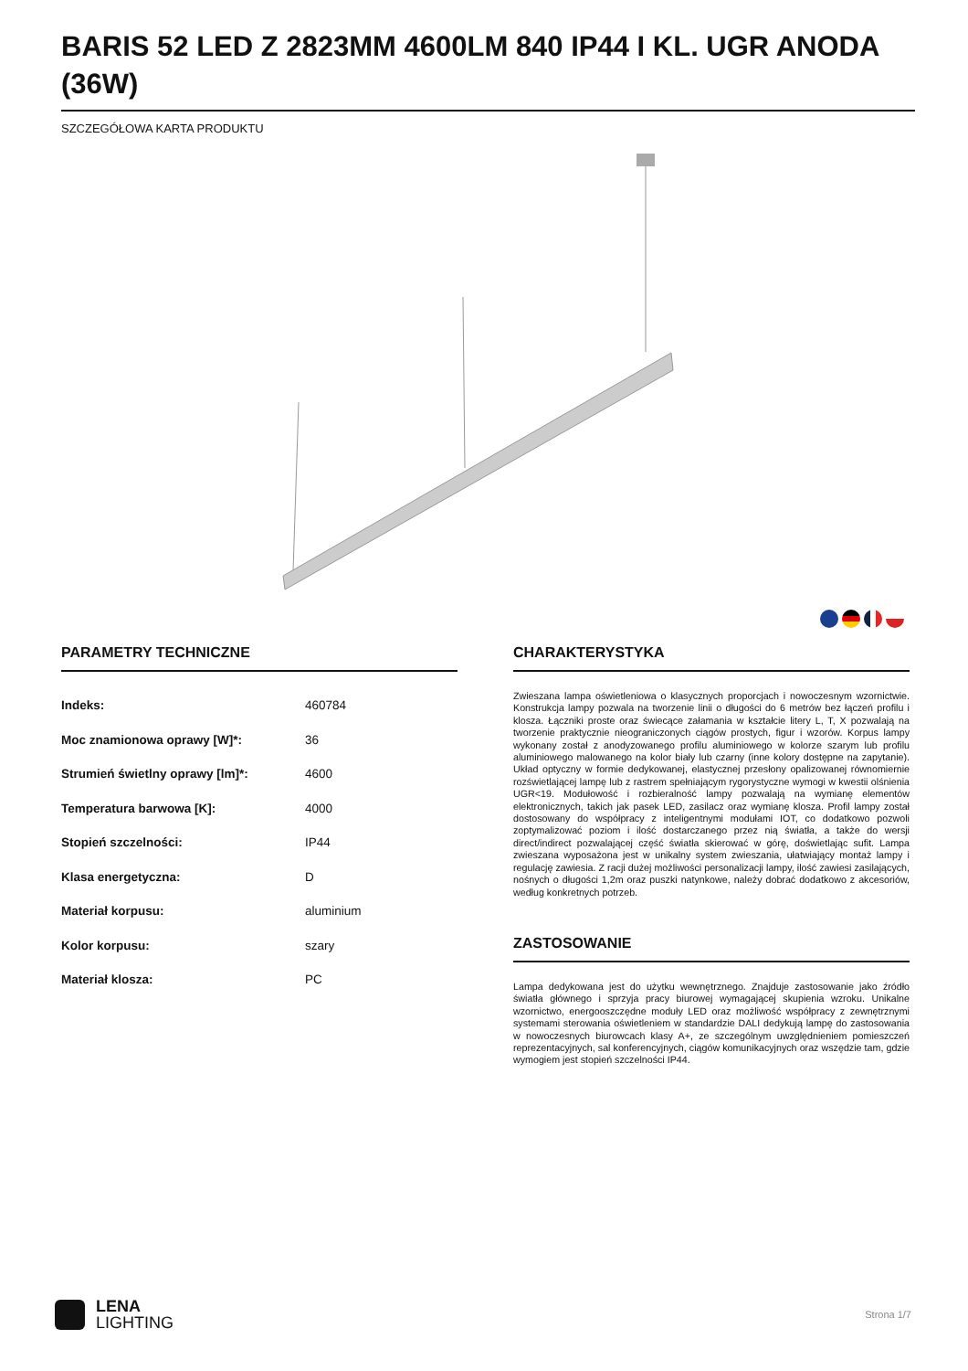BARIS 52 LED Z 2823MM 4600LM 840 IP44 I KL. UGR ANODA (36W)
SZCZEGÓŁOWA KARTA PRODUKTU
PARAMETRY TECHNICZNE
| Indeks: | 460784 |
| Moc znamionowa oprawy [W]*: | 36 |
| Strumień świetlny oprawy [lm]*: | 4600 |
| Temperatura barwowa [K]: | 4000 |
| Stopień szczelności: | IP44 |
| Klasa energetyczna: | D |
| Materiał korpusu: | aluminium |
| Kolor korpusu: | szary |
| Materiał klosza: | PC |
CHARAKTERYSTYKA
Zwieszana lampa oświetleniowa o klasycznych proporcjach i nowoczesnym wzornictwie. Konstrukcja lampy pozwala na tworzenie linii o długości do 6 metrów bez łączeń profilu i klosza. Łączniki proste oraz świecące załamania w kształcie litery L, T, X pozwalają na tworzenie praktycznie nieograniczonych ciągów prostych, figur i wzorów. Korpus lampy wykonany został z anodyzowanego profilu aluminiowego w kolorze szarym lub profilu aluminiowego malowanego na kolor biały lub czarny (inne kolory dostępne na zapytanie). Układ optyczny w formie dedykowanej, elastycznej przesłony opalizowanej równomiernie rozświetlającej lampę lub z rastrem spełniającym rygorystyczne wymogi w kwestii olśnienia UGR<19. Modułowość i rozbieralność lampy pozwalają na wymianę elementów elektronicznych, takich jak pasek LED, zasilacz oraz wymianę klosza. Profil lampy został dostosowany do współpracy z inteligentnymi modułami IOT, co dodatkowo pozwoli zoptymalizować poziom i ilość dostarczanego przez nią światła, a także do wersji direct/indirect pozwalającej część światła skierować w górę, doświetlając sufit. Lampa zwieszana wyposażona jest w unikalny system zwieszania, ułatwiający montaż lampy i regulację zawiesia. Z racji dużej możliwości personalizacji lampy, ilość zawiesi zasilających, nośnych o długości 1,2m oraz puszki natynkowe, należy dobrać dodatkowo z akcesoriów, według konkretnych potrzeb.
ZASTOSOWANIE
Lampa dedykowana jest do użytku wewnętrznego. Znajduje zastosowanie jako źródło światła głównego i sprzyja pracy biurowej wymagającej skupienia wzroku. Unikalne wzornictwo, energooszczędne moduły LED oraz możliwość współpracy z zewnętrznymi systemami sterowania oświetleniem w standardzie DALI dedykują lampę do zastosowania w nowoczesnych biurowcach klasy A+, ze szczególnym uwzględnieniem pomieszczeń reprezentacyjnych, sal konferencyjnych, ciągów komunikacyjnych oraz wszędzie tam, gdzie wymogiem jest stopień szczelności IP44.
LENA
LIGHTING
Strona 1/7